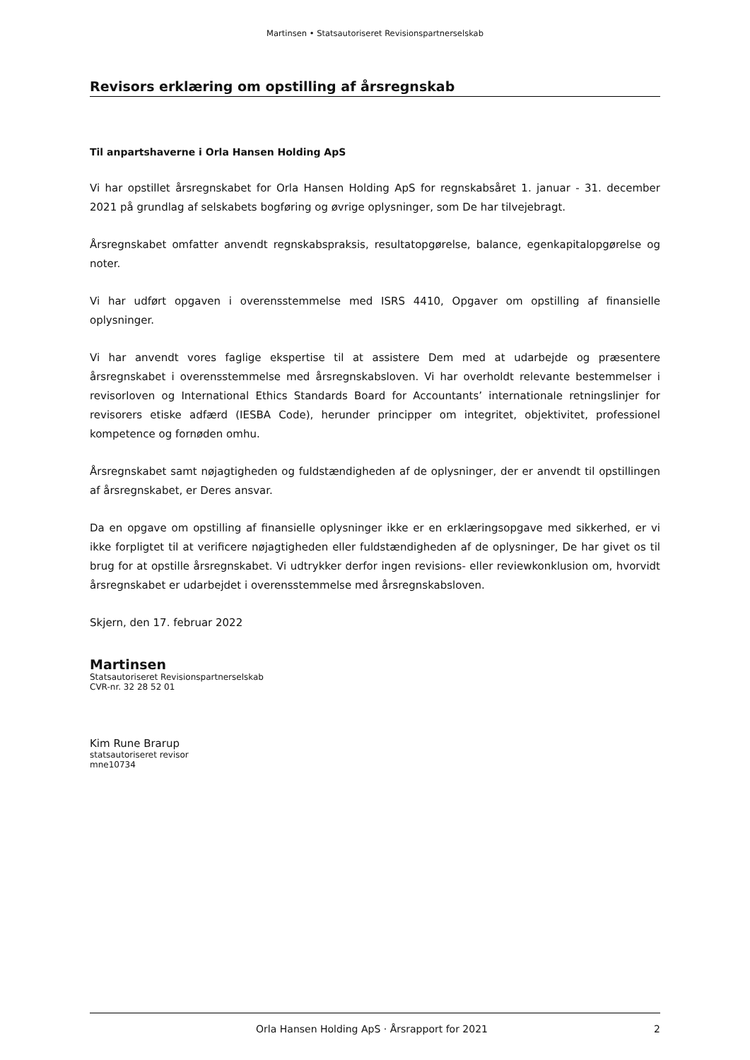Martinsen • Statsautoriseret Revisionspartnerselskab
Revisors erklæring om opstilling af årsregnskab
Til anpartshaverne i Orla Hansen Holding ApS
Vi har opstillet årsregnskabet for Orla Hansen Holding ApS for regnskabsåret 1. januar - 31. december 2021 på grundlag af selskabets bogføring og øvrige oplysninger, som De har tilvejebragt.
Årsregnskabet omfatter anvendt regnskabspraksis, resultatopgørelse, balance, egenkapitalopgørelse og noter.
Vi har udført opgaven i overensstemmelse med ISRS 4410, Opgaver om opstilling af finansielle oplysninger.
Vi har anvendt vores faglige ekspertise til at assistere Dem med at udarbejde og præsentere årsregnskabet i overensstemmelse med årsregnskabsloven. Vi har overholdt relevante bestemmelser i revisorloven og International Ethics Standards Board for Accountants’ internationale retningslinjer for revisorers etiske adfærd (IESBA Code), herunder principper om integritet, objektivitet, professionel kompetence og fornøden omhu.
Årsregnskabet samt nøjagtigheden og fuldstændigheden af de oplysninger, der er anvendt til opstillingen af årsregnskabet, er Deres ansvar.
Da en opgave om opstilling af finansielle oplysninger ikke er en erklæringsopgave med sikkerhed, er vi ikke forpligtet til at verificere nøjagtigheden eller fuldstændigheden af de oplysninger, De har givet os til brug for at opstille årsregnskabet. Vi udtrykker derfor ingen revisions- eller reviewkonklusion om, hvorvidt årsregnskabet er udarbejdet i overensstemmelse med årsregnskabsloven.
Skjern, den 17. februar 2022
Martinsen
Statsautoriseret Revisionspartnerselskab
CVR-nr. 32 28 52 01
Kim Rune Brarup
statsautoriseret revisor
mne10734
Orla Hansen Holding ApS · Årsrapport for 2021 2